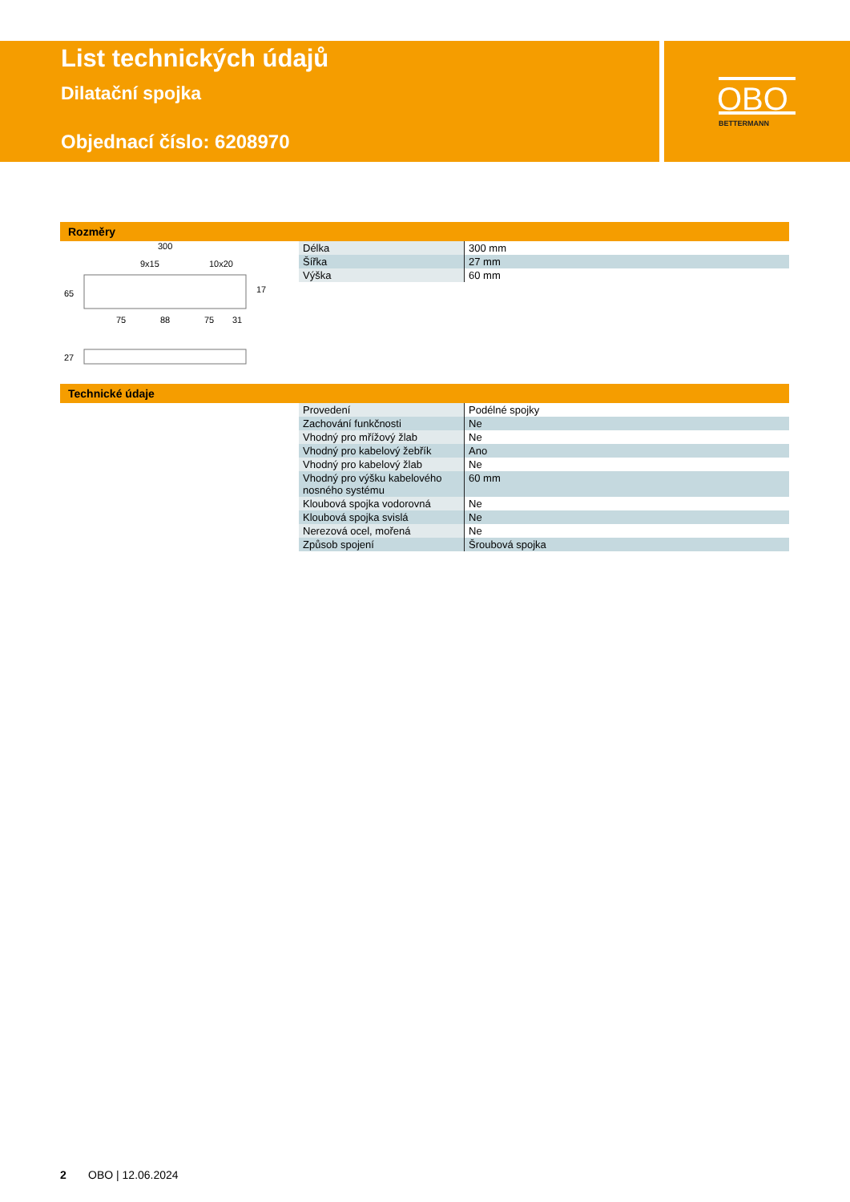List technických údajů
Dilatační spojka
Objednací číslo: 6208970
OBO
BETTERMANN
Rozměry
300
9x15
10x20
75
88
75
31
65
17
27
| Délka | 300 mm |
| Šířka | 27 mm |
| Výška | 60 mm |
Technické údaje
| Provedení | Podélné spojky |
| Zachování funkčnosti | Ne |
| Vhodný pro mřížový žlab | Ne |
| Vhodný pro kabelový žebřík | Ano |
| Vhodný pro kabelový žlab | Ne |
| Vhodný pro výšku kabelového nosného systému | 60 mm |
| Kloubová spojka vodorovná | Ne |
| Kloubová spojka svislá | Ne |
| Nerezová ocel, mořená | Ne |
| Způsob spojení | Šroubová spojka |
2 OBO | 12.06.2024